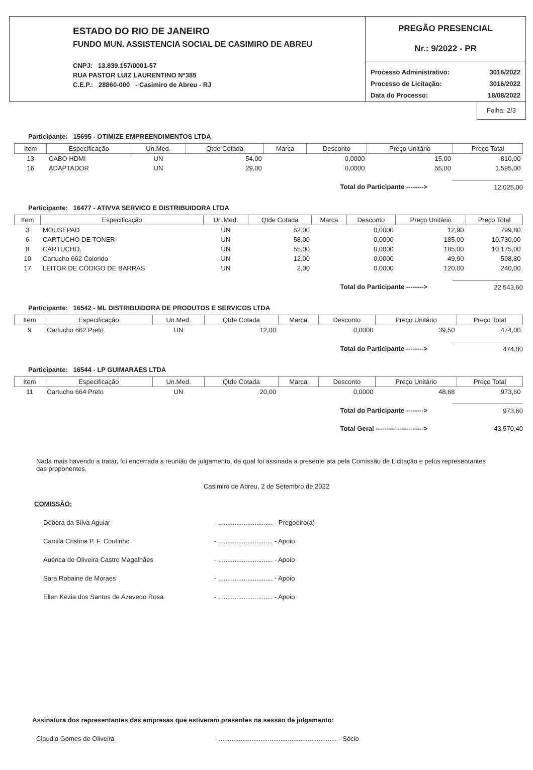ESTADO DO RIO DE JANEIRO
FUNDO MUN. ASSISTENCIA SOCIAL DE CASIMIRO DE ABREU
CNPJ: 13.839.157/0001-57
RUA PASTOR LUIZ LAURENTINO N°385
C.E.P.: 28860-000 - Casimiro de Abreu - RJ
PREGÃO PRESENCIAL
Nr.: 9/2022 - PR
Processo Administrativo: 3016/2022
Processo de Licitação: 3016/2022
Data do Processo: 18/08/2022
Folha: 2/3
Participante: 15695 - OTIMIZE EMPREENDIMENTOS LTDA
| Item | Especificação | Un.Med. | Qtde Cotada | Marca | Desconto | Preço Unitário | Preço Total |
| --- | --- | --- | --- | --- | --- | --- | --- |
| 13 | CABO HDMI | UN | 54,00 | | 0,0000 | 15,00 | 810,00 |
| 16 | ADAPTADOR | UN | 29,00 | | 0,0000 | 55,00 | 1.595,00 |
Total do Participante --------> 12.025,00
Participante: 16477 - ATIVVA SERVICO E DISTRIBUIDORA LTDA
| Item | Especificação | Un.Med. | Qtde Cotada | Marca | Desconto | Preço Unitário | Preço Total |
| --- | --- | --- | --- | --- | --- | --- | --- |
| 3 | MOUSEPAD | UN | 62,00 | | 0,0000 | 12,90 | 799,80 |
| 6 | CARTUCHO DE TONER | UN | 58,00 | | 0,0000 | 185,00 | 10.730,00 |
| 8 | CARTUCHO. | UN | 55,00 | | 0,0000 | 185,00 | 10.175,00 |
| 10 | Cartucho 662 Colorido | UN | 12,00 | | 0,0000 | 49,90 | 598,80 |
| 17 | LEITOR DE CÓDIGO DE BARRAS | UN | 2,00 | | 0,0000 | 120,00 | 240,00 |
Total do Participante --------> 22.543,60
Participante: 16542 - ML DISTRIBUIDORA DE PRODUTOS E SERVICOS LTDA
| Item | Especificação | Un.Med. | Qtde Cotada | Marca | Desconto | Preço Unitário | Preço Total |
| --- | --- | --- | --- | --- | --- | --- | --- |
| 9 | Cartucho 662 Preto | UN | 12,00 | | 0,0000 | 39,50 | 474,00 |
Total do Participante --------> 474,00
Participante: 16544 - LP GUIMARAES LTDA
| Item | Especificação | Un.Med. | Qtde Cotada | Marca | Desconto | Preço Unitário | Preço Total |
| --- | --- | --- | --- | --- | --- | --- | --- |
| 11 | Cartucho 664 Preto | UN | 20,00 | | 0,0000 | 48,68 | 973,60 |
Total do Participante --------> 973,60
Total Geral ----------------------> 43.570,40
Nada mais havendo a tratar, foi encerrada a reunião de julgamento, da qual foi assinada a presente ata pela Comissão de Licitação e pelos representantes das proponentes.
Casimiro de Abreu, 2 de Setembro de 2022
COMISSÃO:
Débora da Silva Aguiar - .............................. - Pregoeiro(a)
Camila Cristina P. F. Coutinho - .............................. - Apoio
Auérica de Oliveira Castro Magalhães - .............................. - Apoio
Sara Robaine de Moraes - .............................. - Apoio
Ellen Kézia dos Santos de Azevedo Rosa - .............................. - Apoio
Assinatura dos representantes das empresas que estiveram presentes na sessão de julgamento:
Claudio Gomes de Oliveira - ................................................................. - Sócio